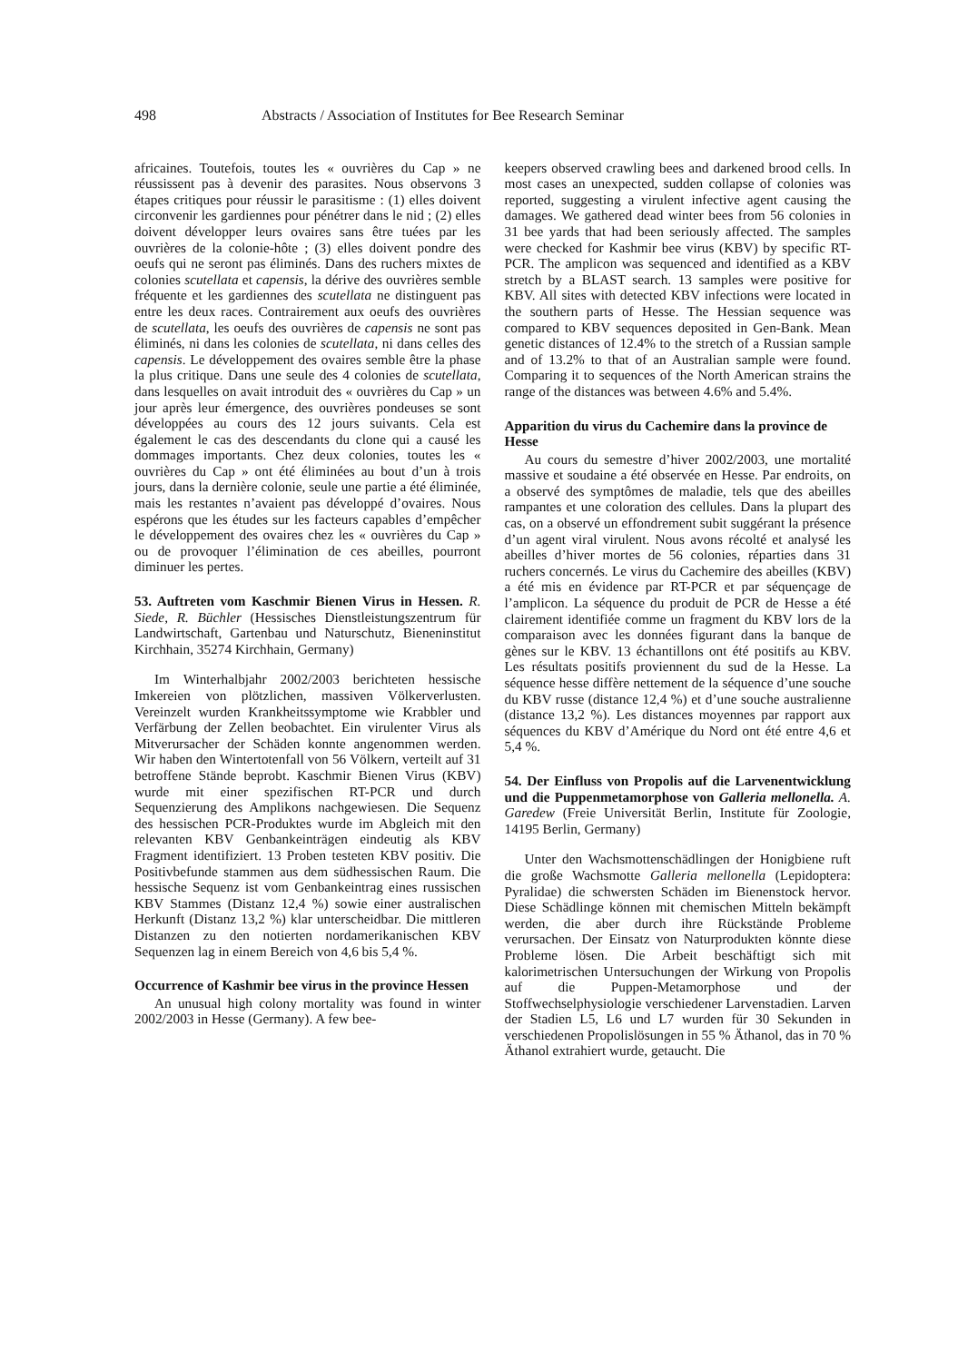498 Abstracts / Association of Institutes for Bee Research Seminar
africaines. Toutefois, toutes les « ouvrières du Cap » ne réussissent pas à devenir des parasites. Nous observons 3 étapes critiques pour réussir le parasitisme : (1) elles doivent circonvenir les gardiennes pour pénétrer dans le nid ; (2) elles doivent développer leurs ovaires sans être tuées par les ouvrières de la colonie-hôte ; (3) elles doivent pondre des oeufs qui ne seront pas éliminés. Dans des ruchers mixtes de colonies scutellata et capensis, la dérive des ouvrières semble fréquente et les gardiennes des scutellata ne distinguent pas entre les deux races. Contrairement aux oeufs des ouvrières de scutellata, les oeufs des ouvrières de capensis ne sont pas éliminés, ni dans les colonies de scutellata, ni dans celles des capensis. Le développement des ovaires semble être la phase la plus critique. Dans une seule des 4 colonies de scutellata, dans lesquelles on avait introduit des « ouvrières du Cap » un jour après leur émergence, des ouvrières pondeuses se sont développées au cours des 12 jours suivants. Cela est également le cas des descendants du clone qui a causé les dommages importants. Chez deux colonies, toutes les « ouvrières du Cap » ont été éliminées au bout d’un à trois jours, dans la dernière colonie, seule une partie a été éliminée, mais les restantes n’avaient pas développé d’ovaires. Nous espérons que les études sur les facteurs capables d’empêcher le développement des ovaires chez les « ouvrières du Cap » ou de provoquer l’élimination de ces abeilles, pourront diminuer les pertes.
53. Auftreten vom Kaschmir Bienen Virus in Hessen. R. Siede, R. Büchler (Hessisches Dienstleistungszentrum für Landwirtschaft, Gartenbau und Naturschutz, Bieneninstitut Kirchhain, 35274 Kirchhain, Germany)
Im Winterhalbjahr 2002/2003 berichteten hessische Imkereien von plötzlichen, massiven Völkerverlusten. Vereinzelt wurden Krankheitssymptome wie Krabbler und Verfärbung der Zellen beobachtet. Ein virulenter Virus als Mitverursacher der Schäden konnte angenommen werden. Wir haben den Wintertotenfall von 56 Völkern, verteilt auf 31 betroffene Stände beprobt. Kaschmir Bienen Virus (KBV) wurde mit einer spezifischen RT-PCR und durch Sequenzierung des Amplikons nachgewiesen. Die Sequenz des hessischen PCR-Produktes wurde im Abgleich mit den relevanten KBV Genbankeinträgen eindeutig als KBV Fragment identifiziert. 13 Proben testeten KBV positiv. Die Positivbefunde stammen aus dem südhessischen Raum. Die hessische Sequenz ist vom Genbankeintrag eines russischen KBV Stammes (Distanz 12,4 %) sowie einer australischen Herkunft (Distanz 13,2 %) klar unterscheidbar. Die mittleren Distanzen zu den notierten nordamerikanischen KBV Sequenzen lag in einem Bereich von 4,6 bis 5,4 %.
Occurrence of Kashmir bee virus in the province Hessen
An unusual high colony mortality was found in winter 2002/2003 in Hesse (Germany). A few bee-
keepers observed crawling bees and darkened brood cells. In most cases an unexpected, sudden collapse of colonies was reported, suggesting a virulent infective agent causing the damages. We gathered dead winter bees from 56 colonies in 31 bee yards that had been seriously affected. The samples were checked for Kashmir bee virus (KBV) by specific RT-PCR. The amplicon was sequenced and identified as a KBV stretch by a BLAST search. 13 samples were positive for KBV. All sites with detected KBV infections were located in the southern parts of Hesse. The Hessian sequence was compared to KBV sequences deposited in Gen-Bank. Mean genetic distances of 12.4% to the stretch of a Russian sample and of 13.2% to that of an Australian sample were found. Comparing it to sequences of the North American strains the range of the distances was between 4.6% and 5.4%.
Apparition du virus du Cachemire dans la province de Hesse
Au cours du semestre d’hiver 2002/2003, une mortalité massive et soudaine a été observée en Hesse. Par endroits, on a observé des symptômes de maladie, tels que des abeilles rampantes et une coloration des cellules. Dans la plupart des cas, on a observé un effondrement subit suggérant la présence d’un agent viral virulent. Nous avons récolté et analysé les abeilles d’hiver mortes de 56 colonies, réparties dans 31 ruchers concernés. Le virus du Cachemire des abeilles (KBV) a été mis en évidence par RT-PCR et par séquençage de l’amplicon. La séquence du produit de PCR de Hesse a été clairement identifiée comme un fragment du KBV lors de la comparaison avec les données figurant dans la banque de gènes sur le KBV. 13 échantillons ont été positifs au KBV. Les résultats positifs proviennent du sud de la Hesse. La séquence hesse diffère nettement de la séquence d’une souche du KBV russe (distance 12,4 %) et d’une souche australienne (distance 13,2 %). Les distances moyennes par rapport aux séquences du KBV d’Amérique du Nord ont été entre 4,6 et 5,4 %.
54. Der Einfluss von Propolis auf die Larvenentwicklung und die Puppenmetamorphose von Galleria mellonella. A. Garedew (Freie Universität Berlin, Institute für Zoologie, 14195 Berlin, Germany)
Unter den Wachsmottenschädlingen der Honigbiene ruft die große Wachsmotte Galleria mellonella (Lepidoptera: Pyralidae) die schwersten Schäden im Bienenstock hervor. Diese Schädlinge können mit chemischen Mitteln bekämpft werden, die aber durch ihre Rückstände Probleme verursachen. Der Einsatz von Naturprodukten könnte diese Probleme lösen. Die Arbeit beschäftigt sich mit kalorimetrischen Untersuchungen der Wirkung von Propolis auf die Puppen-Metamorphose und der Stoffwechselphysiologie verschiedener Larvenstadien. Larven der Stadien L5, L6 und L7 wurden für 30 Sekunden in verschiedenen Propolislösungen in 55 % Äthanol, das in 70 % Äthanol extrahiert wurde, getaucht. Die